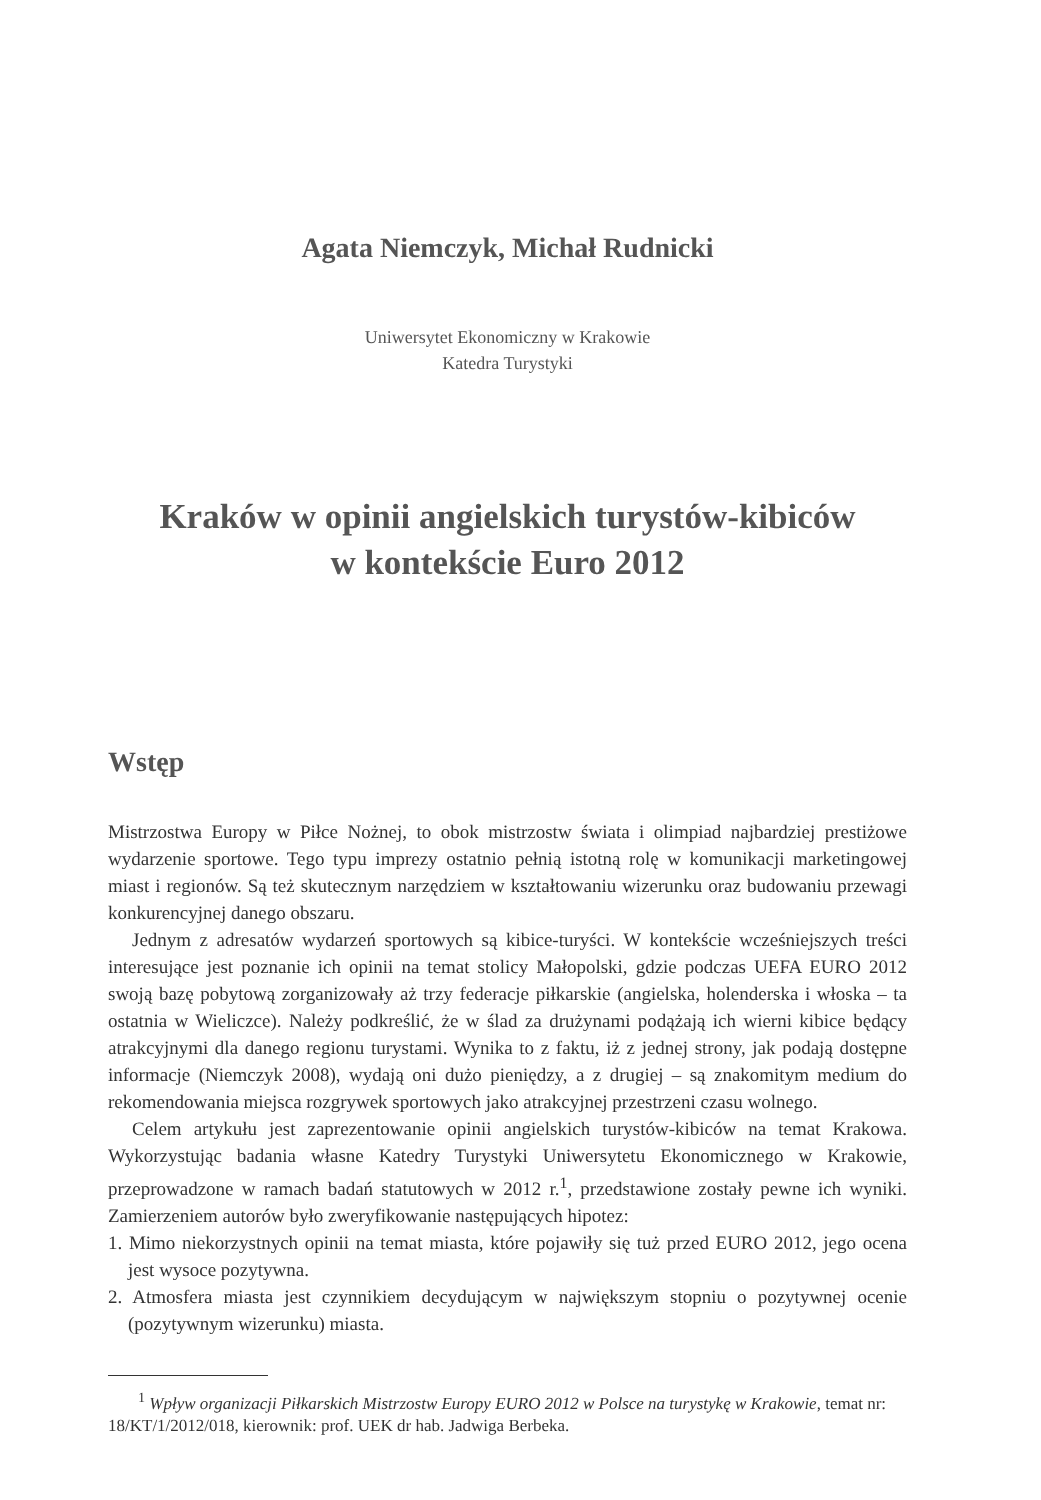Agata Niemczyk, Michał Rudnicki
Uniwersytet Ekonomiczny w Krakowie
Katedra Turystyki
Kraków w opinii angielskich turystów-kibiców
w kontekście Euro 2012
Wstęp
Mistrzostwa Europy w Piłce Nożnej, to obok mistrzostw świata i olimpiad najbardziej prestiżowe wydarzenie sportowe. Tego typu imprezy ostatnio pełnią istotną rolę w komunikacji marketingowej miast i regionów. Są też skutecznym narzędziem w kształtowaniu wizerunku oraz budowaniu przewagi konkurencyjnej danego obszaru.
Jednym z adresatów wydarzeń sportowych są kibice-turyści. W kontekście wcześniejszych treści interesujące jest poznanie ich opinii na temat stolicy Małopolski, gdzie podczas UEFA EURO 2012 swoją bazę pobytową zorganizowały aż trzy federacje piłkarskie (angielska, holenderska i włoska – ta ostatnia w Wieliczce). Należy podkreślić, że w ślad za drużynami podążają ich wierni kibice będący atrakcyjnymi dla danego regionu turystami. Wynika to z faktu, iż z jednej strony, jak podają dostępne informacje (Niemczyk 2008), wydają oni dużo pieniędzy, a z drugiej – są znakomitym medium do rekomendowania miejsca rozgrywek sportowych jako atrakcyjnej przestrzeni czasu wolnego.
Celem artykułu jest zaprezentowanie opinii angielskich turystów-kibiców na temat Krakowa. Wykorzystując badania własne Katedry Turystyki Uniwersytetu Ekonomicznego w Krakowie, przeprowadzone w ramach badań statutowych w 2012 r.<sup>1</sup>, przedstawione zostały pewne ich wyniki. Zamierzeniem autorów było zweryfikowanie następujących hipotez:
1. Mimo niekorzystnych opinii na temat miasta, które pojawiły się tuż przed EURO 2012, jego ocena jest wysoce pozytywna.
2. Atmosfera miasta jest czynnikiem decydującym w największym stopniu o pozytywnej ocenie (pozytywnym wizerunku) miasta.
<sup>1</sup> Wpływ organizacji Piłkarskich Mistrzostw Europy EURO 2012 w Polsce na turystykę w Krakowie, temat nr: 18/KT/1/2012/018, kierownik: prof. UEK dr hab. Jadwiga Berbeka.